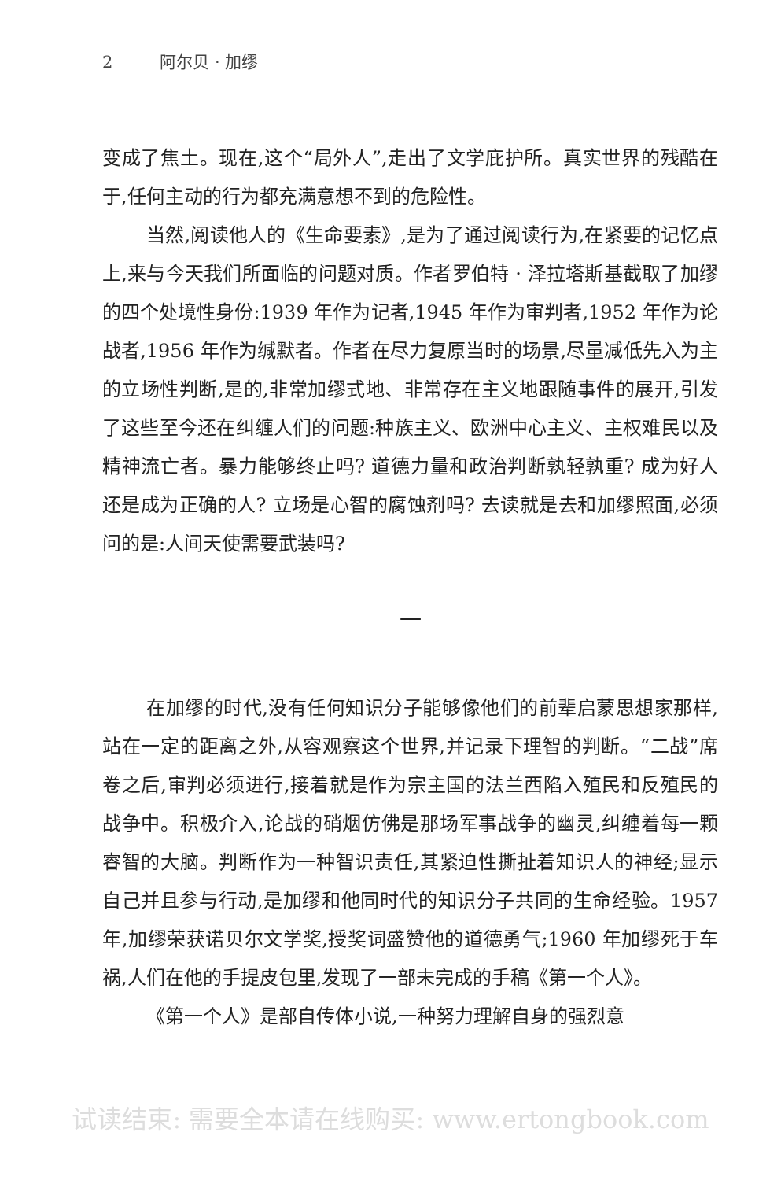2 阿尔贝 · 加缪
变成了焦土。现在,这个“局外人”,走出了文学庇护所。真实世界的残酷在于,任何主动的行为都充满意想不到的危险性。
当然,阅读他人的《生命要素》,是为了通过阅读行为,在紧要的记忆点上,来与今天我们所面临的问题对质。作者罗伯特 · 泽拉塔斯基截取了加缪的四个处境性身份:1939 年作为记者,1945 年作为审判者,1952 年作为论战者,1956 年作为缄默者。作者在尽力复原当时的场景,尽量减低先入为主的立场性判断,是的,非常加缪式地、非常存在主义地跟随事件的展开,引发了这些至今还在纠缠人们的问题:种族主义、欧洲中心主义、主权难民以及精神流亡者。暴力能够终止吗? 道德力量和政治判断孰轻孰重? 成为好人还是成为正确的人? 立场是心智的腐蚀剂吗? 去读就是去和加缪照面,必须问的是:人间天使需要武装吗?
一
在加缪的时代,没有任何知识分子能够像他们的前辈启蒙思想家那样,站在一定的距离之外,从容观察这个世界,并记录下理智的判断。“二战”席卷之后,审判必须进行,接着就是作为宗主国的法兰西陷入殖民和反殖民的战争中。积极介入,论战的硝烟仿佛是那场军事战争的幽灵,纠缠着每一颗睿智的大脑。判断作为一种智识责任,其紧迫性撕扯着知识人的神经;显示自己并且参与行动,是加缪和他同时代的知识分子共同的生命经验。1957 年,加缪荣获诺贝尔文学奖,授奖词盛赞他的道德勇气;1960 年加缪死于车祸,人们在他的手提皮包里,发现了一部未完成的手稿《第一个人》。
《第一个人》是部自传体小说,一种努力理解自身的强烈意
试读结束: 需要全本请在线购买: www.ertongbook.com